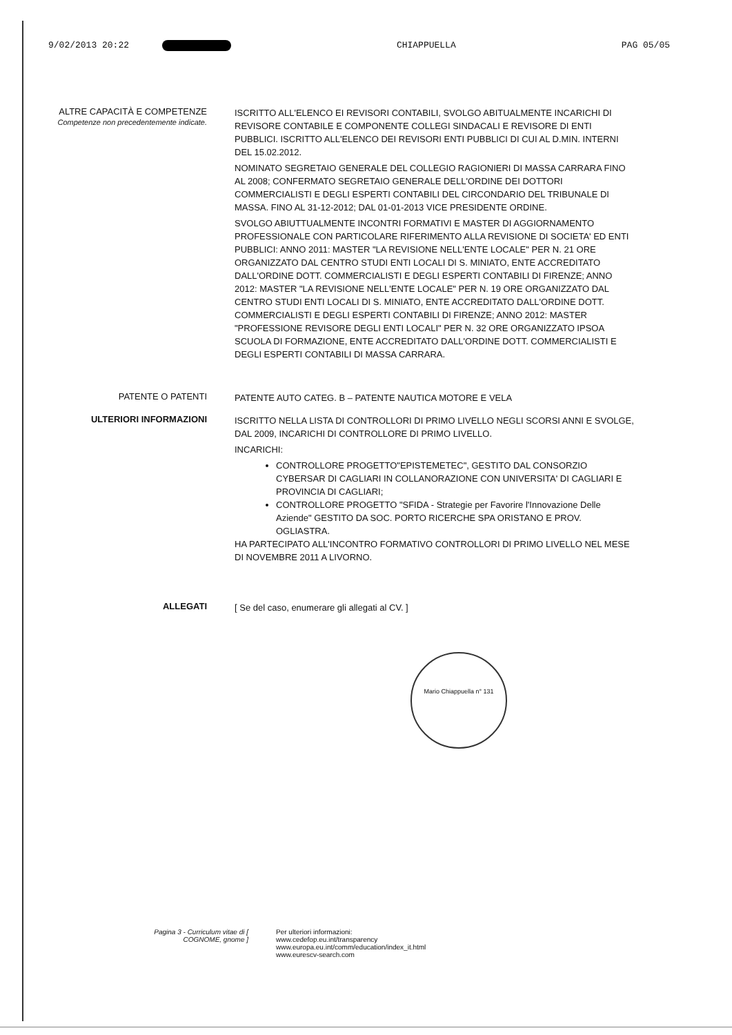9/02/2013 20:22 CHIAPPUELLA PAG 05/05
ALTRE CAPACITÀ E COMPETENZE
Competenze non precedentemente indicate.
ISCRITTO ALL'ELENCO EI REVISORI CONTABILI, SVOLGO ABITUALMENTE INCARICHI DI REVISORE CONTABILE E COMPONENTE COLLEGI SINDACALI E REVISORE DI ENTI PUBBLICI. ISCRITTO ALL'ELENCO DEI REVISORI ENTI PUBBLICI DI CUI AL D.MIN. INTERNI DEL 15.02.2012.
NOMINATO SEGRETAIO GENERALE DEL COLLEGIO RAGIONIERI DI MASSA CARRARA FINO AL 2008; CONFERMATO SEGRETAIO GENERALE DELL'ORDINE DEI DOTTORI COMMERCIALISTI E DEGLI ESPERTI CONTABILI DEL CIRCONDARIO DEL TRIBUNALE DI MASSA. FINO AL 31-12-2012; DAL 01-01-2013 VICE PRESIDENTE ORDINE.
SVOLGO ABIUTTUALMENTE INCONTRI FORMATIVI E MASTER DI AGGIORNAMENTO PROFESSIONALE CON PARTICOLARE RIFERIMENTO ALLA REVISIONE DI SOCIETA' ED ENTI PUBBLICI: ANNO 2011: MASTER "LA REVISIONE NELL'ENTE LOCALE" PER N. 21 ORE ORGANIZZATO DAL CENTRO STUDI ENTI LOCALI DI S. MINIATO, ENTE ACCREDITATO DALL'ORDINE DOTT. COMMERCIALISTI E DEGLI ESPERTI CONTABILI DI FIRENZE; ANNO 2012: MASTER "LA REVISIONE NELL'ENTE LOCALE" PER N. 19 ORE ORGANIZZATO DAL CENTRO STUDI ENTI LOCALI DI S. MINIATO, ENTE ACCREDITATO DALL'ORDINE DOTT. COMMERCIALISTI E DEGLI ESPERTI CONTABILI DI FIRENZE; ANNO 2012: MASTER "PROFESSIONE REVISORE DEGLI ENTI LOCALI" PER N. 32 ORE ORGANIZZATO IPSOA SCUOLA DI FORMAZIONE, ENTE ACCREDITATO DALL'ORDINE DOTT. COMMERCIALISTI E DEGLI ESPERTI CONTABILI DI MASSA CARRARA.
PATENTE O PATENTI
PATENTE AUTO CATEG. B – PATENTE NAUTICA MOTORE E VELA
ULTERIORI INFORMAZIONI
ISCRITTO NELLA LISTA DI CONTROLLORI DI PRIMO LIVELLO NEGLI SCORSI ANNI E SVOLGE, DAL 2009, INCARICHI DI CONTROLLORE DI PRIMO LIVELLO.
INCARICHI:
CONTROLLORE PROGETTO"EPISTEMETEC", GESTITO DAL CONSORZIO CYBERSAR DI CAGLIARI IN COLLANORAZIONE CON UNIVERSITA' DI CAGLIARI E PROVINCIA DI CAGLIARI;
CONTROLLORE PROGETTO "SFIDA - Strategie per Favorire l'Innovazione Delle Aziende" GESTITO DA SOC. PORTO RICERCHE SPA ORISTANO E PROV. OGLIASTRA.
HA PARTECIPATO ALL'INCONTRO FORMATIVO CONTROLLORI DI PRIMO LIVELLO NEL MESE DI NOVEMBRE 2011 A LIVORNO.
ALLEGATI
[ Se del caso, enumerare gli allegati al CV. ]
Mario Chiappuella n° 131
Pagina 3 - Curriculum vitae di [ COGNOME, gnome ]
Per ulteriori informazioni:
www.cedefop.eu.int/transparency
www.europa.eu.int/comm/education/index_it.html
www.eurescv-search.com